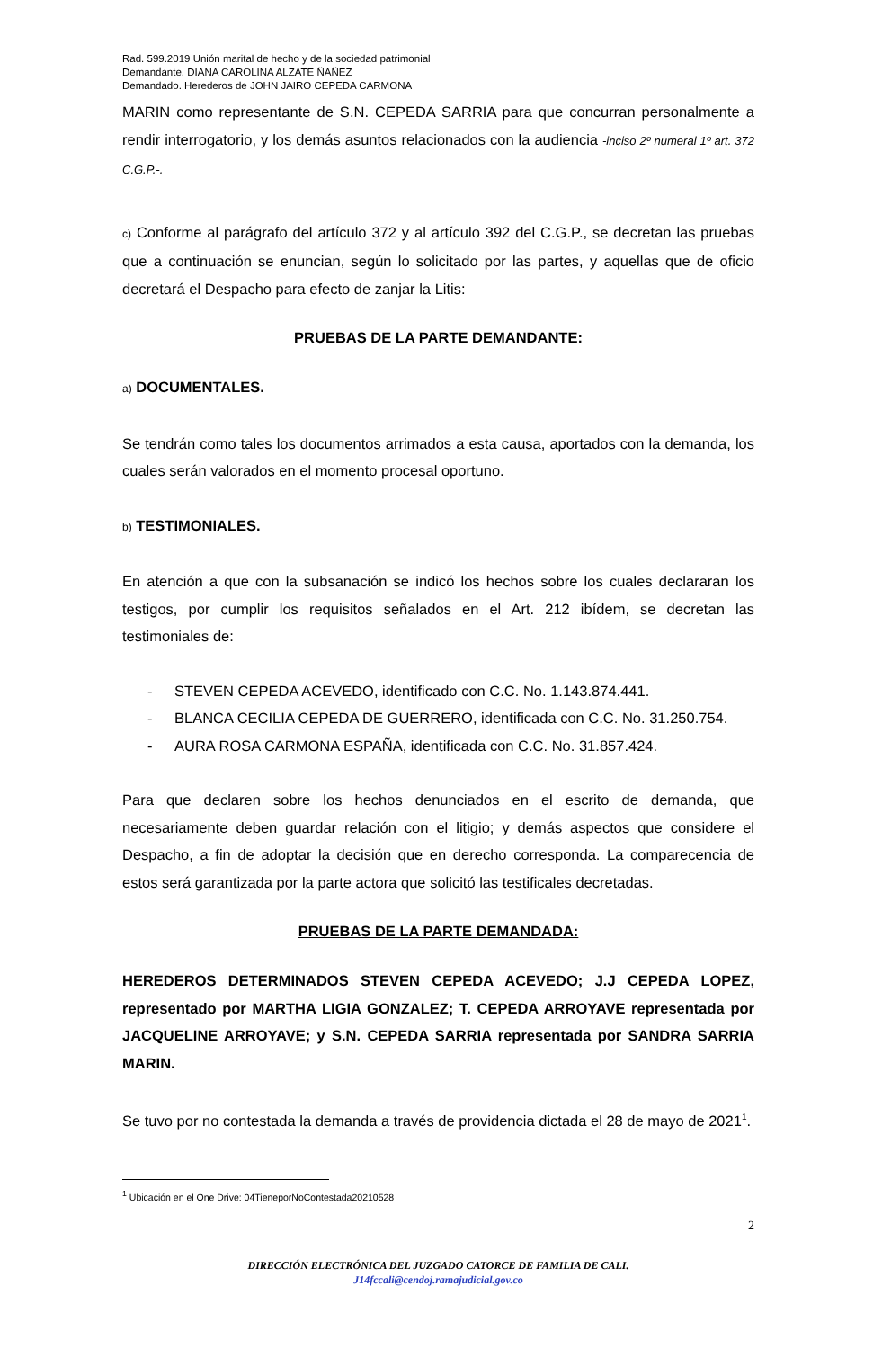Rad. 599.2019 Unión marital de hecho y de la sociedad patrimonial
Demandante. DIANA CAROLINA ALZATE ÑAÑEZ
Demandado. Herederos de JOHN JAIRO CEPEDA CARMONA
MARIN como representante de S.N. CEPEDA SARRIA para que concurran personalmente a rendir interrogatorio, y los demás asuntos relacionados con la audiencia -inciso 2º numeral 1º art. 372 C.G.P.-.
c) Conforme al parágrafo del artículo 372 y al artículo 392 del C.G.P., se decretan las pruebas que a continuación se enuncian, según lo solicitado por las partes, y aquellas que de oficio decretará el Despacho para efecto de zanjar la Litis:
PRUEBAS DE LA PARTE DEMANDANTE:
a) DOCUMENTALES.
Se tendrán como tales los documentos arrimados a esta causa, aportados con la demanda, los cuales serán valorados en el momento procesal oportuno.
b) TESTIMONIALES.
En atención a que con la subsanación se indicó los hechos sobre los cuales declararan los testigos, por cumplir los requisitos señalados en el Art. 212 ibídem, se decretan las testimoniales de:
- STEVEN CEPEDA ACEVEDO, identificado con C.C. No. 1.143.874.441.
- BLANCA CECILIA CEPEDA DE GUERRERO, identificada con C.C. No. 31.250.754.
- AURA ROSA CARMONA ESPAÑA, identificada con C.C. No. 31.857.424.
Para que declaren sobre los hechos denunciados en el escrito de demanda, que necesariamente deben guardar relación con el litigio; y demás aspectos que considere el Despacho, a fin de adoptar la decisión que en derecho corresponda. La comparecencia de estos será garantizada por la parte actora que solicitó las testificales decretadas.
PRUEBAS DE LA PARTE DEMANDADA:
HEREDEROS DETERMINADOS STEVEN CEPEDA ACEVEDO; J.J CEPEDA LOPEZ, representado por MARTHA LIGIA GONZALEZ; T. CEPEDA ARROYAVE representada por JACQUELINE ARROYAVE; y S.N. CEPEDA SARRIA representada por SANDRA SARRIA MARIN.
Se tuvo por no contestada la demanda a través de providencia dictada el 28 de mayo de 2021<sup>1</sup>.
<sup>1</sup> Ubicación en el One Drive: 04TieneporNoContestada20210528
2
DIRECCIÓN ELECTRÓNICA DEL JUZGADO CATORCE DE FAMILIA DE CALI.
J14fccali@cendoj.ramajudicial.gov.co